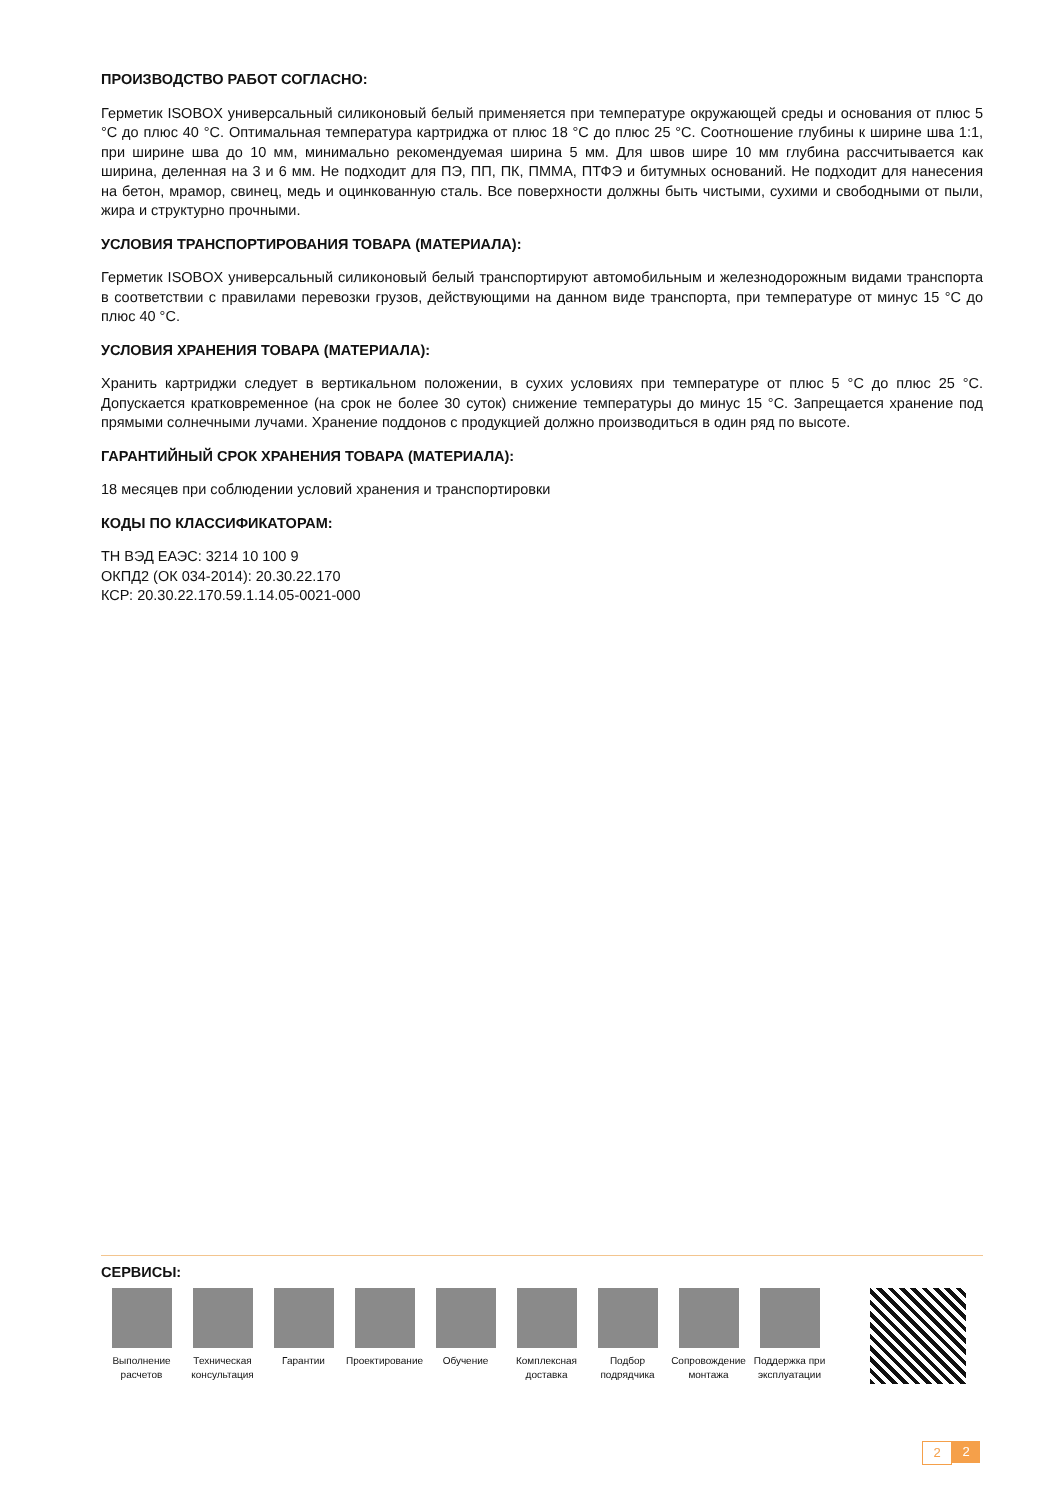ПРОИЗВОДСТВО РАБОТ СОГЛАСНО:
Герметик ISOBOX универсальный силиконовый белый применяется при температуре окружающей среды и основания от плюс 5 °C до плюс 40 °C. Оптимальная температура картриджа от плюс 18 °C до плюс 25 °C. Соотношение глубины к ширине шва 1:1, при ширине шва до 10 мм, минимально рекомендуемая ширина 5 мм. Для швов шире 10 мм глубина рассчитывается как ширина, деленная на 3 и 6 мм. Не подходит для ПЭ, ПП, ПК, ПММА, ПТФЭ и битумных оснований. Не подходит для нанесения на бетон, мрамор, свинец, медь и оцинкованную сталь. Все поверхности должны быть чистыми, сухими и свободными от пыли, жира и структурно прочными.
УСЛОВИЯ ТРАНСПОРТИРОВАНИЯ ТОВАРА (МАТЕРИАЛА):
Герметик ISOBOX универсальный силиконовый белый транспортируют автомобильным и железнодорожным видами транспорта в соответствии с правилами перевозки грузов, действующими на данном виде транспорта, при температуре от минус 15 °C до плюс 40 °C.
УСЛОВИЯ ХРАНЕНИЯ ТОВАРА (МАТЕРИАЛА):
Хранить картриджи следует в вертикальном положении, в сухих условиях при температуре от плюс 5 °C до плюс 25 °C. Допускается кратковременное (на срок не более 30 суток) снижение температуры до минус 15 °C. Запрещается хранение под прямыми солнечными лучами. Хранение поддонов с продукцией должно производиться в один ряд по высоте.
ГАРАНТИЙНЫЙ СРОК ХРАНЕНИЯ ТОВАРА (МАТЕРИАЛА):
18 месяцев при соблюдении условий хранения и транспортировки
КОДЫ ПО КЛАССИФИКАТОРАМ:
ТН ВЭД ЕАЭС: 3214 10 100 9
ОКПД2 (ОК 034-2014): 20.30.22.170
КСР: 20.30.22.170.59.1.14.05-0021-000
СЕРВИСЫ:
Выполнение расчетов
Техническая консультация
Гарантии Проектирование
Обучение Комплексная доставка
Подбор подрядчика
Сопровождение монтажа
Поддержка при эксплуатации
2 2